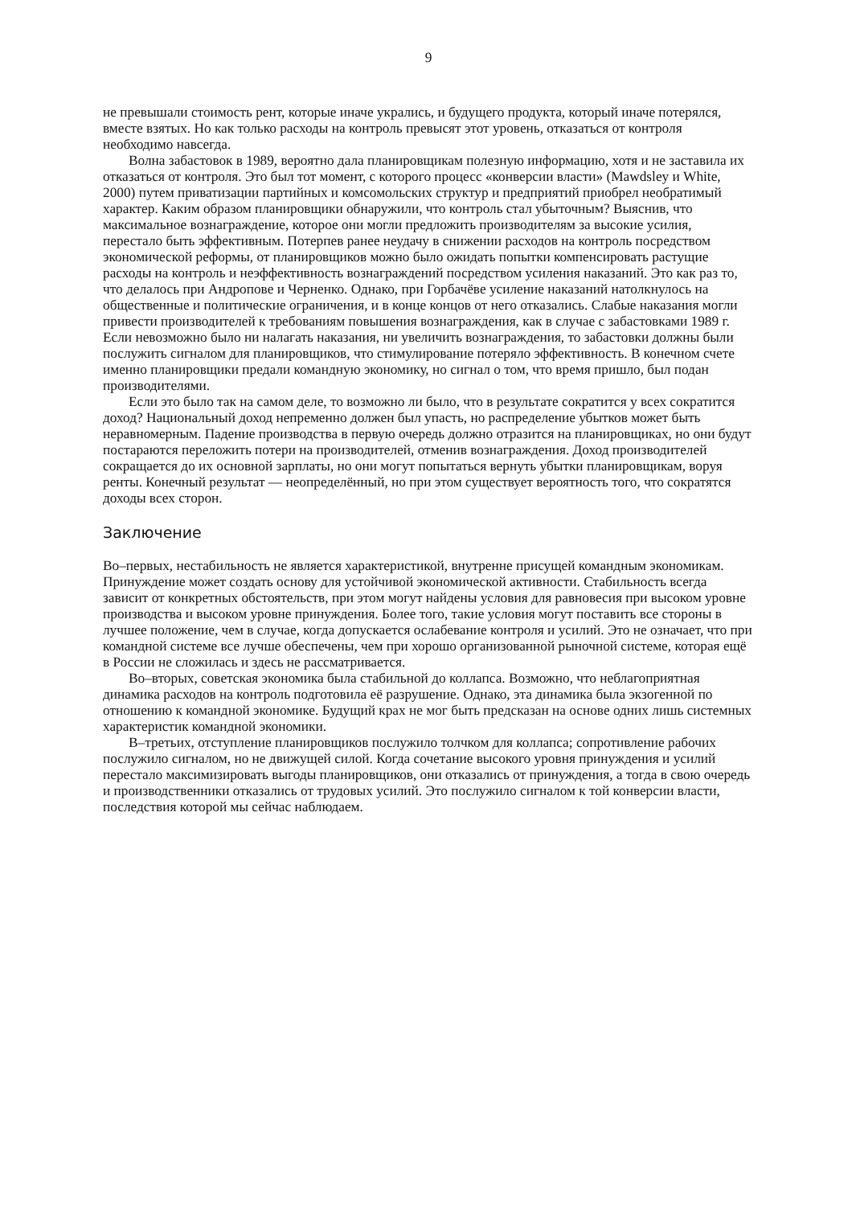9
не превышали стоимость рент, которые иначе укрались, и будущего продукта, который иначе потерялся, вместе взятых. Но как только расходы на контроль превысят этот уровень, отказаться от контроля необходимо навсегда.
Волна забастовок в 1989, вероятно дала планировщикам полезную информацию, хотя и не заставила их отказаться от контроля. Это был тот момент, с которого процесс «конверсии власти» (Mawdsley и White, 2000) путем приватизации партийных и комсомольских структур и предприятий приобрел необратимый характер. Каким образом планировщики обнаружили, что контроль стал убыточным? Выяснив, что максимальное вознаграждение, которое они могли предложить производителям за высокие усилия, перестало быть эффективным. Потерпев ранее неудачу в снижении расходов на контроль посредством экономической реформы, от планировщиков можно было ожидать попытки компенсировать растущие расходы на контроль и неэффективность вознаграждений посредством усиления наказаний. Это как раз то, что делалось при Андропове и Черненко. Однако, при Горбачёве усиление наказаний натолкнулось на общественные и политические ограничения, и в конце концов от него отказались. Слабые наказания могли привести производителей к требованиям повышения вознаграждения, как в случае с забастовками 1989 г. Если невозможно было ни налагать наказания, ни увеличить вознаграждения, то забастовки должны были послужить сигналом для планировщиков, что стимулирование потеряло эффективность. В конечном счете именно планировщики предали командную экономику, но сигнал о том, что время пришло, был подан производителями.
Если это было так на самом деле, то возможно ли было, что в результате сократится у всех сократится доход? Национальный доход непременно должен был упасть, но распределение убытков может быть неравномерным. Падение производства в первую очередь должно отразится на планировщиках, но они будут постараются переложить потери на производителей, отменив вознаграждения. Доход производителей сокращается до их основной зарплаты, но они могут попытаться вернуть убытки планировщикам, воруя ренты. Конечный результат — неопределённый, но при этом существует вероятность того, что сократятся доходы всех сторон.
Заключение
Во–первых, нестабильность не является характеристикой, внутренне присущей командным экономикам. Принуждение может создать основу для устойчивой экономической активности. Стабильность всегда зависит от конкретных обстоятельств, при этом могут найдены условия для равновесия при высоком уровне производства и высоком уровне принуждения. Более того, такие условия могут поставить все стороны в лучшее положение, чем в случае, когда допускается ослабевание контроля и усилий. Это не означает, что при командной системе все лучше обеспечены, чем при хорошо организованной рыночной системе, которая ещё в России не сложилась и здесь не рассматривается.
Во–вторых, советская экономика была стабильной до коллапса. Возможно, что неблагоприятная динамика расходов на контроль подготовила её разрушение. Однако, эта динамика была экзогенной по отношению к командной экономике. Будущий крах не мог быть предсказан на основе одних лишь системных характеристик командной экономики.
В–третьих, отступление планировщиков послужило толчком для коллапса; сопротивление рабочих послужило сигналом, но не движущей силой. Когда сочетание высокого уровня принуждения и усилий перестало максимизировать выгоды планировщиков, они отказались от принуждения, а тогда в свою очередь и производственники отказались от трудовых усилий. Это послужило сигналом к той конверсии власти, последствия которой мы сейчас наблюдаем.